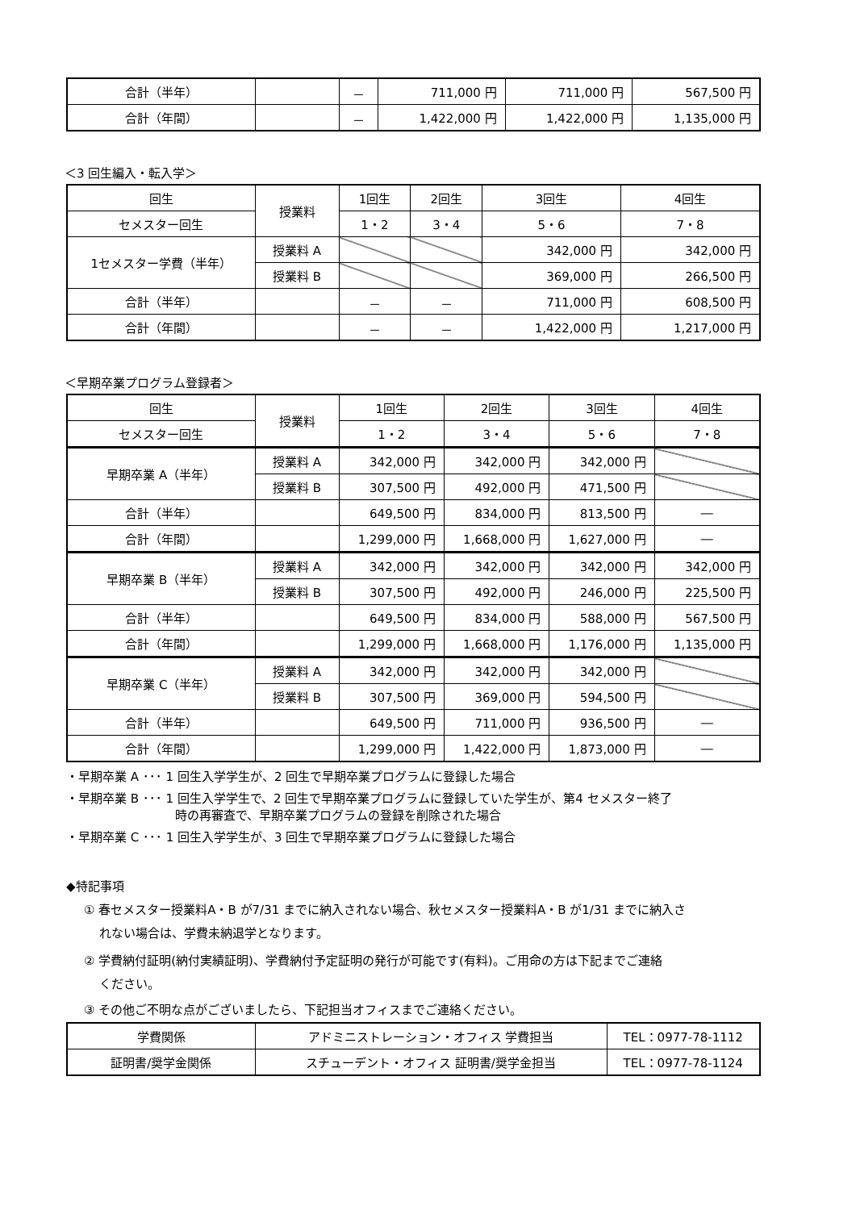| 合計（半年） | | － | 711,000 円 | 711,000 円 | 567,500 円 |
| 合計（年間） | | － | 1,422,000 円 | 1,422,000 円 | 1,135,000 円 |
＜3 回生編入・転入学＞
| 回生 | 授業料 | 1回生 | 2回生 | 3回生 | 4回生 |
| --- | --- | --- | --- | --- | --- |
| セメスター回生 | | 1・2 | 3・4 | 5・6 | 7・8 |
| 1セメスター学費（半年） | 授業料 A | | | 342,000 円 | 342,000 円 |
| | 授業料 B | | | 369,000 円 | 266,500 円 |
| 合計（半年） | | － | － | 711,000 円 | 608,500 円 |
| 合計（年間） | | － | － | 1,422,000 円 | 1,217,000 円 |
＜早期卒業プログラム登録者＞
| 回生 | 授業料 | 1回生 | 2回生 | 3回生 | 4回生 |
| --- | --- | --- | --- | --- | --- |
| セメスター回生 | | 1・2 | 3・4 | 5・6 | 7・8 |
| 早期卒業 A（半年） | 授業料 A | 342,000 円 | 342,000 円 | 342,000 円 | |
| | 授業料 B | 307,500 円 | 492,000 円 | 471,500 円 | |
| 合計（半年） | | 649,500 円 | 834,000 円 | 813,500 円 | ― |
| 合計（年間） | | 1,299,000 円 | 1,668,000 円 | 1,627,000 円 | ― |
| 早期卒業 B（半年） | 授業料 A | 342,000 円 | 342,000 円 | 342,000 円 | 342,000 円 |
| | 授業料 B | 307,500 円 | 492,000 円 | 246,000 円 | 225,500 円 |
| 合計（半年） | | 649,500 円 | 834,000 円 | 588,000 円 | 567,500 円 |
| 合計（年間） | | 1,299,000 円 | 1,668,000 円 | 1,176,000 円 | 1,135,000 円 |
| 早期卒業 C（半年） | 授業料 A | 342,000 円 | 342,000 円 | 342,000 円 | |
| | 授業料 B | 307,500 円 | 369,000 円 | 594,500 円 | |
| 合計（半年） | | 649,500 円 | 711,000 円 | 936,500 円 | ― |
| 合計（年間） | | 1,299,000 円 | 1,422,000 円 | 1,873,000 円 | ― |
・早期卒業 A ･･･ 1 回生入学学生が、2 回生で早期卒業プログラムに登録した場合
・早期卒業 B ･･･ 1 回生入学学生で、2 回生で早期卒業プログラムに登録していた学生が、第4 セメスター終了
時の再審査で、早期卒業プログラムの登録を削除された場合
・早期卒業 C ･･･ 1 回生入学学生が、3 回生で早期卒業プログラムに登録した場合
◆特記事項
① 春セメスター授業料A・B が7/31 までに納入されない場合、秋セメスター授業料A・B が1/31 までに納入さ
れない場合は、学費未納退学となります。
② 学費納付証明(納付実績証明)、学費納付予定証明の発行が可能です(有料)。ご用命の方は下記までご連絡
ください。
③ その他ご不明な点がございましたら、下記担当オフィスまでご連絡ください。
| 学費関係 | アドミニストレーション・オフィス 学費担当 | TEL：0977-78-1112 |
| 証明書/奨学金関係 | スチューデント・オフィス 証明書/奨学金担当 | TEL：0977-78-1124 |